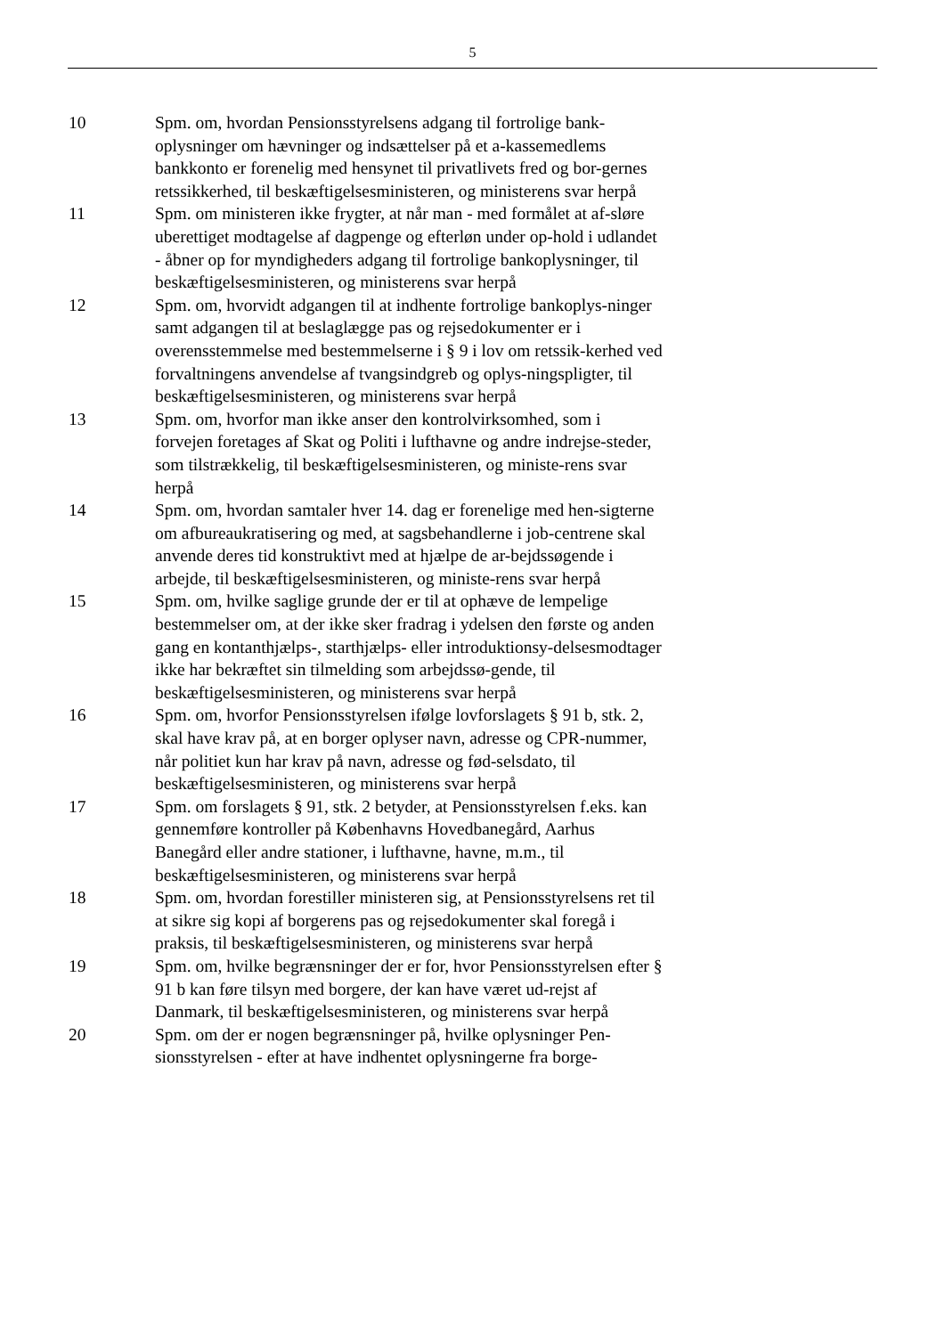5
10 Spm. om, hvordan Pensionsstyrelsens adgang til fortrolige bank-oplysninger om hævninger og indsættelser på et a-kassemedlems bankkonto er forenelig med hensynet til privatlivets fred og bor-gernes retssikkerhed, til beskæftigelsesministeren, og ministerens svar herpå
11 Spm. om ministeren ikke frygter, at når man - med formålet at af-sløre uberettiget modtagelse af dagpenge og efterløn under op-hold i udlandet - åbner op for myndigheders adgang til fortrolige bankoplysninger, til beskæftigelsesministeren, og ministerens svar herpå
12 Spm. om, hvorvidt adgangen til at indhente fortrolige bankoplys-ninger samt adgangen til at beslaglægge pas og rejsedokumenter er i overensstemmelse med bestemmelserne i § 9 i lov om retssik-kerhed ved forvaltningens anvendelse af tvangsindgreb og oplys-ningspligter, til beskæftigelsesministeren, og ministerens svar herpå
13 Spm. om, hvorfor man ikke anser den kontrolvirksomhed, som i forvejen foretages af Skat og Politi i lufthavne og andre indrejse-steder, som tilstrækkelig, til beskæftigelsesministeren, og ministe-rens svar herpå
14 Spm. om, hvordan samtaler hver 14. dag er forenelige med hen-sigterne om afbureaukratisering og med, at sagsbehandlerne i job-centrene skal anvende deres tid konstruktivt med at hjælpe de ar-bejdssøgende i arbejde, til beskæftigelsesministeren, og ministe-rens svar herpå
15 Spm. om, hvilke saglige grunde der er til at ophæve de lempelige bestemmelser om, at der ikke sker fradrag i ydelsen den første og anden gang en kontanthjælps-, starthjælps- eller introduktionsy-delsesmodtager ikke har bekræftet sin tilmelding som arbejdssø-gende, til beskæftigelsesministeren, og ministerens svar herpå
16 Spm. om, hvorfor Pensionsstyrelsen ifølge lovforslagets § 91 b, stk. 2, skal have krav på, at en borger oplyser navn, adresse og CPR-nummer, når politiet kun har krav på navn, adresse og fød-selsdato, til beskæftigelsesministeren, og ministerens svar herpå
17 Spm. om forslagets § 91, stk. 2 betyder, at Pensionsstyrelsen f.eks. kan gennemføre kontroller på Københavns Hovedbanegård, Aarhus Banegård eller andre stationer, i lufthavne, havne, m.m., til beskæftigelsesministeren, og ministerens svar herpå
18 Spm. om, hvordan forestiller ministeren sig, at Pensionsstyrelsens ret til at sikre sig kopi af borgerens pas og rejsedokumenter skal foregå i praksis, til beskæftigelsesministeren, og ministerens svar herpå
19 Spm. om, hvilke begrænsninger der er for, hvor Pensionsstyrelsen efter § 91 b kan føre tilsyn med borgere, der kan have været ud-rejst af Danmark, til beskæftigelsesministeren, og ministerens svar herpå
20 Spm. om der er nogen begrænsninger på, hvilke oplysninger Pen-sionsstyrelsen - efter at have indhentet oplysningerne fra borge-